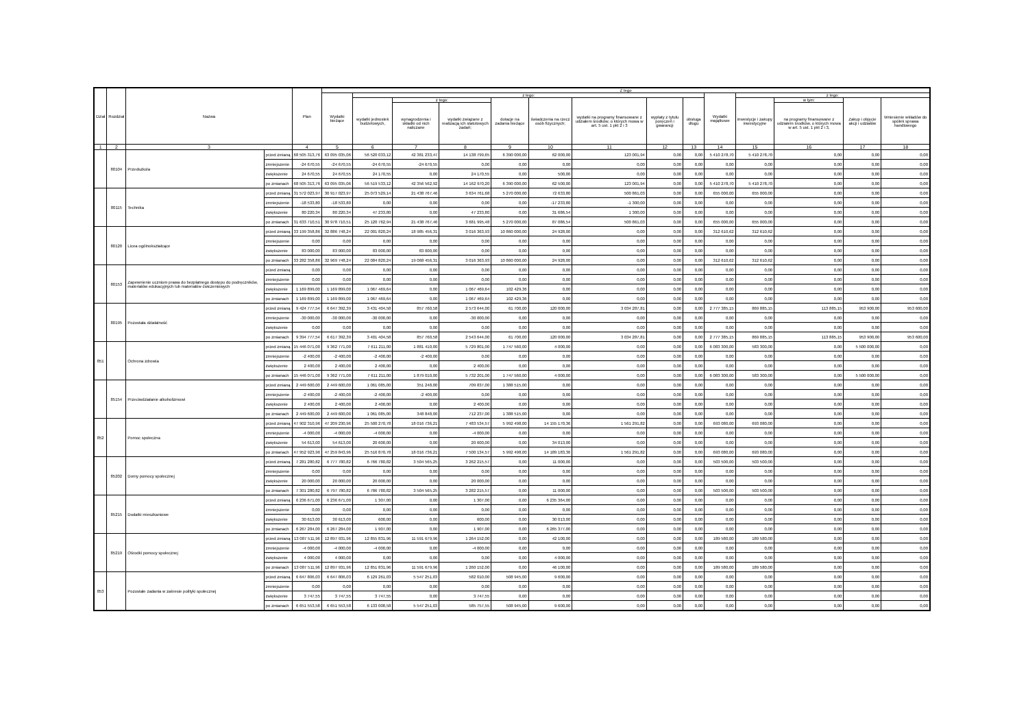| Dział | Rozdział | Nazwa | | Plan | Z tego | | | | | | | | | | | | | |
| --- | --- | --- | --- | --- | --- | --- | --- | --- | --- | --- | --- | --- | --- | --- | --- | --- | --- | --- |
| | | | | | Wydatki bieżące | z tego: | | | | | | | | Wydatki majątkowe | z tego: | | | |
| | | | | | | wydatki jednostek budżetowych, | z tego: | | dotacje na zadania bieżące | świadczenia na rzecz osób fizycznych; | wydatki na programy finansowane z udziałem środków, o których mowa w art. 5 ust. 1 pkt 2 i 3 | wypłaty z tytułu poręczeń i gwarancji | obsługa długu | | inwestycje i zakupy inwestycyjne | w tym: | Zakup i objęcie akcji i udziałów | Wniesienie wkładów do spółek sprawa handlowego |
| | | | | | | | wynagrodzenia i składki od nich naliczane | wydatki związane z realizacją ich statutowych zadań; | | | | | | | | na programy finansowane z udziałem środków, o których mowa w art. 5 ust. 1 pkt 2 i 3, | | |
| 1 | 2 | 3 | | 4 | 5 | 6 | 7 | 8 | 9 | 10 | 11 | 12 | 13 | 14 | 15 | 16 | 17 | 18 |
| | 80104 | Przedszkola | przed zmianą | 68 505 313,76 | 63 095 035,06 | 56 520 033,12 | 42 381 233,47 | 14 138 799,65 | 6 390 000,00 | 62 000,00 | 123 001,94 | 0,00 | 0,00 | 5 410 278,70 | 5 410 278,70 | 0,00 | 0,00 | 0,00 |
| | | | zmniejszenie | -24 670,55 | -24 670,55 | -24 670,55 | -24 670,55 | 0,00 | 0,00 | 0,00 | 0,00 | 0,00 | 0,00 | 0,00 | 0,00 | 0,00 | 0,00 | 0,00 |
| | | | zwiększenie | 24 670,55 | 24 670,55 | 24 170,55 | 0,00 | 24 170,55 | 0,00 | 500,00 | 0,00 | 0,00 | 0,00 | 0,00 | 0,00 | 0,00 | 0,00 | 0,00 |
| | | | po zmianach | 68 505 313,76 | 63 095 035,06 | 56 519 533,12 | 42 356 562,92 | 14 162 970,20 | 6 390 000,00 | 62 500,00 | 123 001,94 | 0,00 | 0,00 | 5 410 278,70 | 5 410 278,70 | 0,00 | 0,00 | 0,00 |
| | 80115 | Technika | przed zmianą | 31 572 023,97 | 30 917 023,97 | 25 073 529,14 | 21 438 767,46 | 3 634 761,68 | 5 270 000,00 | 72 633,80 | 500 861,03 | 0,00 | 0,00 | 655 000,00 | 655 000,00 | 0,00 | 0,00 | 0,00 |
| | | | zmniejszenie | -18 533,80 | -18 533,80 | 0,00 | 0,00 | 0,00 | 0,00 | -17 233,80 | -1 300,00 | 0,00 | 0,00 | 0,00 | 0,00 | 0,00 | 0,00 | 0,00 |
| | | | zwiększenie | 80 220,34 | 80 220,34 | 47 233,80 | 0,00 | 47 233,80 | 0,00 | 31 686,54 | 1 300,00 | 0,00 | 0,00 | 0,00 | 0,00 | 0,00 | 0,00 | 0,00 |
| | | | po zmianach | 31 633 710,51 | 30 978 710,51 | 25 120 762,94 | 21 438 767,46 | 3 681 995,48 | 5 270 000,00 | 87 086,54 | 500 861,03 | 0,00 | 0,00 | 655 000,00 | 655 000,00 | 0,00 | 0,00 | 0,00 |
| | 80120 | Licea ogólnokształcące | przed zmianą | 33 199 358,86 | 32 886 748,24 | 22 001 820,24 | 18 985 456,31 | 3 016 363,93 | 10 860 000,00 | 24 928,00 | 0,00 | 0,00 | 0,00 | 312 610,62 | 312 610,62 | 0,00 | 0,00 | 0,00 |
| | | | zmniejszenie | 0,00 | 0,00 | 0,00 | 0,00 | 0,00 | 0,00 | 0,00 | 0,00 | 0,00 | 0,00 | 0,00 | 0,00 | 0,00 | 0,00 | 0,00 |
| | | | zwiększenie | 83 000,00 | 83 000,00 | 83 000,00 | 83 000,00 | 0,00 | 0,00 | 0,00 | 0,00 | 0,00 | 0,00 | 0,00 | 0,00 | 0,00 | 0,00 | 0,00 |
| | | | po zmianach | 33 282 358,86 | 32 969 748,24 | 22 084 820,24 | 19 068 456,31 | 3 016 363,93 | 10 860 000,00 | 24 928,00 | 0,00 | 0,00 | 0,00 | 312 610,62 | 312 610,62 | 0,00 | 0,00 | 0,00 |
| | 80153 | Zapewnienie uczniom prawa do bezpłatnego dostępu do podręczników, materiałów edukacyjnych lub materiałów ćwiczeniowych | przed zmianą | 0,00 | 0,00 | 0,00 | 0,00 | 0,00 | 0,00 | 0,00 | 0,00 | 0,00 | 0,00 | 0,00 | 0,00 | 0,00 | 0,00 | 0,00 |
| | | | zmniejszenie | 0,00 | 0,00 | 0,00 | 0,00 | 0,00 | 0,00 | 0,00 | 0,00 | 0,00 | 0,00 | 0,00 | 0,00 | 0,00 | 0,00 | 0,00 |
| | | | zwiększenie | 1 169 899,00 | 1 169 899,00 | 1 067 469,64 | 0,00 | 1 067 469,64 | 102 429,36 | 0,00 | 0,00 | 0,00 | 0,00 | 0,00 | 0,00 | 0,00 | 0,00 | 0,00 |
| | | | po zmianach | 1 169 899,00 | 1 169 899,00 | 1 067 469,64 | 0,00 | 1 067 469,64 | 102 429,36 | 0,00 | 0,00 | 0,00 | 0,00 | 0,00 | 0,00 | 0,00 | 0,00 | 0,00 |
| | 80195 | Pozostała działalność | przed zmianą | 9 424 777,54 | 6 647 392,39 | 3 431 404,58 | 857 760,58 | 2 573 644,00 | 61 700,00 | 120 000,00 | 3 034 287,81 | 0,00 | 0,00 | 2 777 385,15 | 869 885,15 | 113 885,15 | 953 900,00 | 953 600,00 |
| | | | zmniejszenie | -30 000,00 | -30 000,00 | -30 000,00 | 0,00 | -30 000,00 | 0,00 | 0,00 | 0,00 | 0,00 | 0,00 | 0,00 | 0,00 | 0,00 | 0,00 | 0,00 |
| | | | zwiększenie | 0,00 | 0,00 | 0,00 | 0,00 | 0,00 | 0,00 | 0,00 | 0,00 | 0,00 | 0,00 | 0,00 | 0,00 | 0,00 | 0,00 | 0,00 |
| | | | po zmianach | 9 394 777,54 | 6 617 392,39 | 3 401 404,58 | 857 760,58 | 2 543 644,00 | 61 700,00 | 120 000,00 | 3 034 287,81 | 0,00 | 0,00 | 2 777 385,15 | 869 885,15 | 113 885,15 | 953 900,00 | 953 600,00 |
| 851 | | Ochrona zdrowia | przed zmianą | 15 446 071,00 | 9 362 771,00 | 7 611 211,00 | 1 881 410,00 | 5 729 801,00 | 1 747 560,00 | 4 000,00 | 0,00 | 0,00 | 0,00 | 6 083 300,00 | 583 300,00 | 0,00 | 5 500 000,00 | 0,00 |
| | | | zmniejszenie | -2 400,00 | -2 400,00 | -2 400,00 | -2 400,00 | 0,00 | 0,00 | 0,00 | 0,00 | 0,00 | 0,00 | 0,00 | 0,00 | 0,00 | 0,00 | 0,00 |
| | | | zwiększenie | 2 400,00 | 2 400,00 | 2 400,00 | 0,00 | 2 400,00 | 0,00 | 0,00 | 0,00 | 0,00 | 0,00 | 0,00 | 0,00 | 0,00 | 0,00 | 0,00 |
| | | | po zmianach | 15 446 071,00 | 9 362 771,00 | 7 611 211,00 | 1 879 010,00 | 5 732 201,00 | 1 747 560,00 | 4 000,00 | 0,00 | 0,00 | 0,00 | 6 083 300,00 | 583 300,00 | 0,00 | 5 500 000,00 | 0,00 |
| | 85154 | Przeciwdziałanie alkoholizmowi | przed zmianą | 2 449 600,00 | 2 449 600,00 | 1 061 085,00 | 351 248,00 | 709 837,00 | 1 388 515,00 | 0,00 | 0,00 | 0,00 | 0,00 | 0,00 | 0,00 | 0,00 | 0,00 | 0,00 |
| | | | zmniejszenie | -2 400,00 | -2 400,00 | -2 400,00 | -2 400,00 | 0,00 | 0,00 | 0,00 | 0,00 | 0,00 | 0,00 | 0,00 | 0,00 | 0,00 | 0,00 | 0,00 |
| | | | zwiększenie | 2 400,00 | 2 400,00 | 2 400,00 | 0,00 | 2 400,00 | 0,00 | 0,00 | 0,00 | 0,00 | 0,00 | 0,00 | 0,00 | 0,00 | 0,00 | 0,00 |
| | | | po zmianach | 2 449 600,00 | 2 449 600,00 | 1 061 085,00 | 348 848,00 | 712 237,00 | 1 388 515,00 | 0,00 | 0,00 | 0,00 | 0,00 | 0,00 | 0,00 | 0,00 | 0,00 | 0,00 |
| 852 | | Pomoc społeczna | przed zmianą | 47 902 310,96 | 47 209 230,96 | 25 500 270,78 | 18 016 736,21 | 7 483 534,57 | 5 992 498,00 | 14 155 170,36 | 1 561 291,82 | 0,00 | 0,00 | 693 080,00 | 693 080,00 | 0,00 | 0,00 | 0,00 |
| | | | zmniejszenie | -4 000,00 | -4 000,00 | -4 000,00 | 0,00 | -4 000,00 | 0,00 | 0,00 | 0,00 | 0,00 | 0,00 | 0,00 | 0,00 | 0,00 | 0,00 | 0,00 |
| | | | zwiększenie | 54 613,00 | 54 613,00 | 20 600,00 | 0,00 | 20 600,00 | 0,00 | 34 013,00 | 0,00 | 0,00 | 0,00 | 0,00 | 0,00 | 0,00 | 0,00 | 0,00 |
| | | | po zmianach | 47 952 923,96 | 47 259 843,96 | 25 516 870,78 | 18 016 736,21 | 7 500 134,57 | 5 992 498,00 | 14 189 183,36 | 1 561 291,82 | 0,00 | 0,00 | 693 080,00 | 693 080,00 | 0,00 | 0,00 | 0,00 |
| | 85202 | Domy pomocy społecznej | przed zmianą | 7 281 280,82 | 6 777 780,82 | 6 766 780,82 | 3 504 565,25 | 3 262 215,57 | 0,00 | 11 000,00 | 0,00 | 0,00 | 0,00 | 503 500,00 | 503 500,00 | 0,00 | 0,00 | 0,00 |
| | | | zmniejszenie | 0,00 | 0,00 | 0,00 | 0,00 | 0,00 | 0,00 | 0,00 | 0,00 | 0,00 | 0,00 | 0,00 | 0,00 | 0,00 | 0,00 | 0,00 |
| | | | zwiększenie | 20 000,00 | 20 000,00 | 20 000,00 | 0,00 | 20 000,00 | 0,00 | 0,00 | 0,00 | 0,00 | 0,00 | 0,00 | 0,00 | 0,00 | 0,00 | 0,00 |
| | | | po zmianach | 7 301 280,82 | 6 797 780,82 | 6 786 780,82 | 3 504 565,25 | 3 282 215,57 | 0,00 | 11 000,00 | 0,00 | 0,00 | 0,00 | 503 500,00 | 503 500,00 | 0,00 | 0,00 | 0,00 |
| | 85215 | Dodatki mieszkaniowe | przed zmianą | 6 236 671,00 | 6 236 671,00 | 1 307,00 | 0,00 | 1 307,00 | 0,00 | 6 235 364,00 | 0,00 | 0,00 | 0,00 | 0,00 | 0,00 | 0,00 | 0,00 | 0,00 |
| | | | zmniejszenie | 0,00 | 0,00 | 0,00 | 0,00 | 0,00 | 0,00 | 0,00 | 0,00 | 0,00 | 0,00 | 0,00 | 0,00 | 0,00 | 0,00 | 0,00 |
| | | | zwiększenie | 30 613,00 | 30 613,00 | 600,00 | 0,00 | 600,00 | 0,00 | 30 013,00 | 0,00 | 0,00 | 0,00 | 0,00 | 0,00 | 0,00 | 0,00 | 0,00 |
| | | | po zmianach | 6 267 284,00 | 6 267 284,00 | 1 907,00 | 0,00 | 1 907,00 | 0,00 | 6 265 377,00 | 0,00 | 0,00 | 0,00 | 0,00 | 0,00 | 0,00 | 0,00 | 0,00 |
| | 85219 | Ośrodki pomocy społecznej | przed zmianą | 13 087 511,96 | 12 897 931,96 | 12 855 831,96 | 11 591 679,96 | 1 264 152,00 | 0,00 | 42 100,00 | 0,00 | 0,00 | 0,00 | 189 580,00 | 189 580,00 | 0,00 | 0,00 | 0,00 |
| | | | zmniejszenie | -4 000,00 | -4 000,00 | -4 000,00 | 0,00 | -4 000,00 | 0,00 | 0,00 | 0,00 | 0,00 | 0,00 | 0,00 | 0,00 | 0,00 | 0,00 | 0,00 |
| | | | zwiększenie | 4 000,00 | 4 000,00 | 0,00 | 0,00 | 0,00 | 0,00 | 4 000,00 | 0,00 | 0,00 | 0,00 | 0,00 | 0,00 | 0,00 | 0,00 | 0,00 |
| | | | po zmianach | 13 087 511,96 | 12 897 931,96 | 12 851 831,96 | 11 591 679,96 | 1 260 152,00 | 0,00 | 46 100,00 | 0,00 | 0,00 | 0,00 | 189 580,00 | 189 580,00 | 0,00 | 0,00 | 0,00 |
| 853 | | Pozostałe zadania w zakresie polityki społecznej | przed zmianą | 6 647 806,03 | 6 647 806,03 | 6 129 261,03 | 5 547 251,03 | 582 010,00 | 508 945,00 | 9 600,00 | 0,00 | 0,00 | 0,00 | 0,00 | 0,00 | 0,00 | 0,00 | 0,00 |
| | | | zmniejszenie | 0,00 | 0,00 | 0,00 | 0,00 | 0,00 | 0,00 | 0,00 | 0,00 | 0,00 | 0,00 | 0,00 | 0,00 | 0,00 | 0,00 | 0,00 |
| | | | zwiększenie | 3 747,55 | 3 747,55 | 3 747,55 | 0,00 | 3 747,55 | 0,00 | 0,00 | 0,00 | 0,00 | 0,00 | 0,00 | 0,00 | 0,00 | 0,00 | 0,00 |
| | | | po zmianach | 6 651 553,58 | 6 651 553,58 | 6 133 008,58 | 5 547 251,03 | 585 757,55 | 508 945,00 | 9 600,00 | 0,00 | 0,00 | 0,00 | 0,00 | 0,00 | 0,00 | 0,00 | 0,00 |